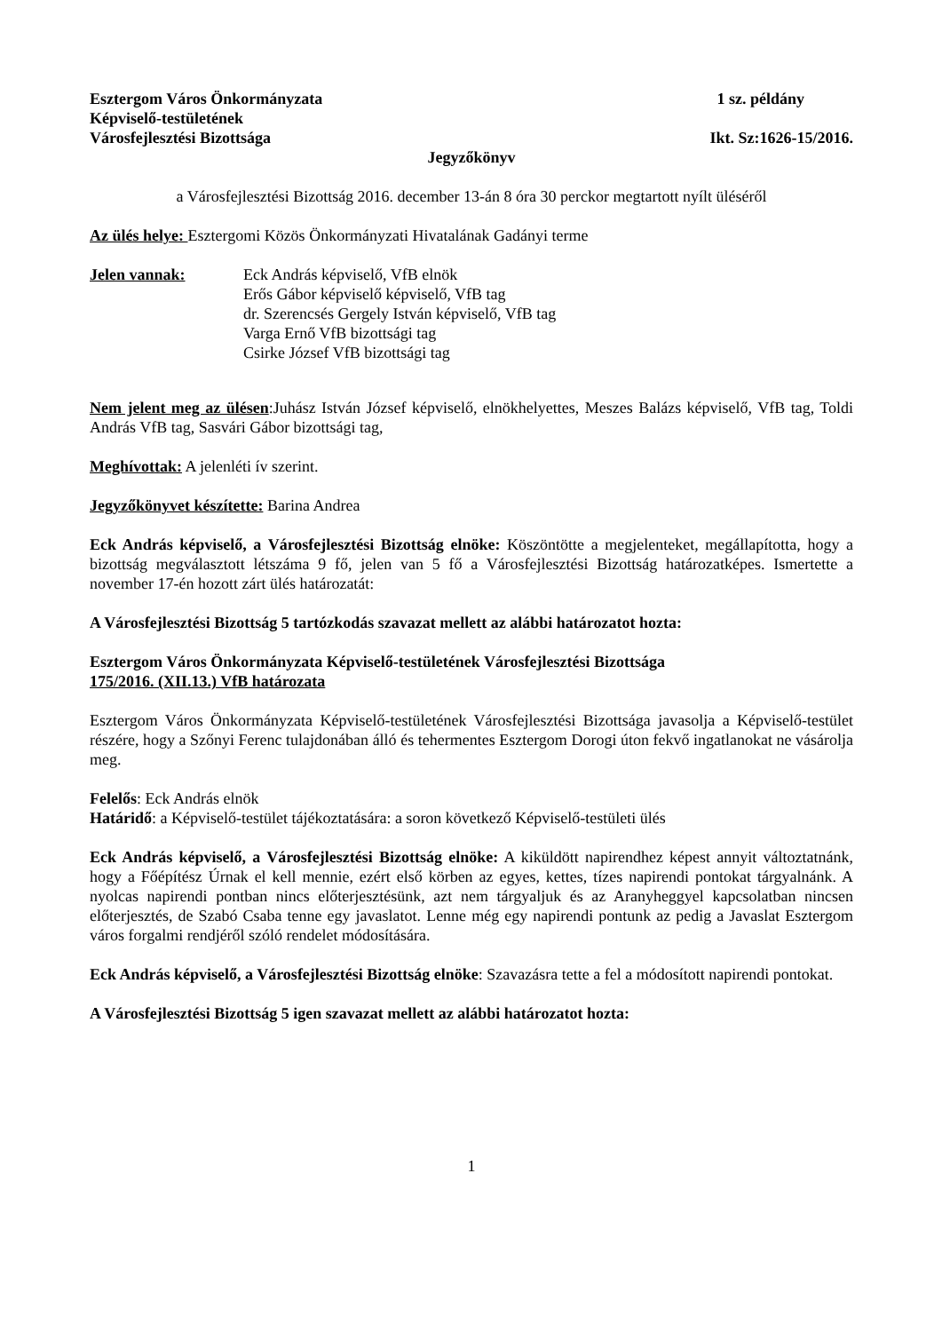Esztergom Város Önkormányzata 1 sz. példány
Képviselő-testületének
Városfejlesztési Bizottsága Ikt. Sz:1626-15/2016.
Jegyzőkönyv
a Városfejlesztési Bizottság 2016. december 13-án 8 óra 30 perckor megtartott nyílt üléséről
Az ülés helye: Esztergomi Közös Önkormányzati Hivatalának Gadányi terme
Jelen vannak: Eck András képviselő, VfB elnök
Erős Gábor képviselő képviselő, VfB tag
dr. Szerencsés Gergely István képviselő, VfB tag
Varga Ernő VfB bizottsági tag
Csirke József VfB bizottsági tag
Nem jelent meg az ülésen:Juhász István József képviselő, elnökhelyettes, Meszes Balázs képviselő, VfB tag, Toldi András VfB tag, Sasvári Gábor bizottsági tag,
Meghívottak: A jelenléti ív szerint.
Jegyzőkönyvet készítette: Barina Andrea
Eck András képviselő, a Városfejlesztési Bizottság elnöke: Köszöntötte a megjelenteket, megállapította, hogy a bizottság megválasztott létszáma 9 fő, jelen van 5 fő a Városfejlesztési Bizottság határozatképes. Ismertette a november 17-én hozott zárt ülés határozatát:
A Városfejlesztési Bizottság 5 tartózkodás szavazat mellett az alábbi határozatot hozta:
Esztergom Város Önkormányzata Képviselő-testületének Városfejlesztési Bizottsága
175/2016. (XII.13.) VfB határozata
Esztergom Város Önkormányzata Képviselő-testületének Városfejlesztési Bizottsága javasolja a Képviselő-testület részére, hogy a Szőnyi Ferenc tulajdonában álló és tehermentes Esztergom Dorogi úton fekvő ingatlanokat ne vásárolja meg.
Felelős: Eck András elnök
Határidő: a Képviselő-testület tájékoztatására: a soron következő Képviselő-testületi ülés
Eck András képviselő, a Városfejlesztési Bizottság elnöke: A kiküldött napirendhez képest annyit változtatnánk, hogy a Főépítész Úrnak el kell mennie, ezért első körben az egyes, kettes, tízes napirendi pontokat tárgyalnánk. A nyolcas napirendi pontban nincs előterjesztésünk, azt nem tárgyaljuk és az Aranyheggyel kapcsolatban nincsen előterjesztés, de Szabó Csaba tenne egy javaslatot. Lenne még egy napirendi pontunk az pedig a Javaslat Esztergom város forgalmi rendjéről szóló rendelet módosítására.
Eck András képviselő, a Városfejlesztési Bizottság elnöke: Szavazásra tette a fel a módosított napirendi pontokat.
A Városfejlesztési Bizottság 5 igen szavazat mellett az alábbi határozatot hozta:
1